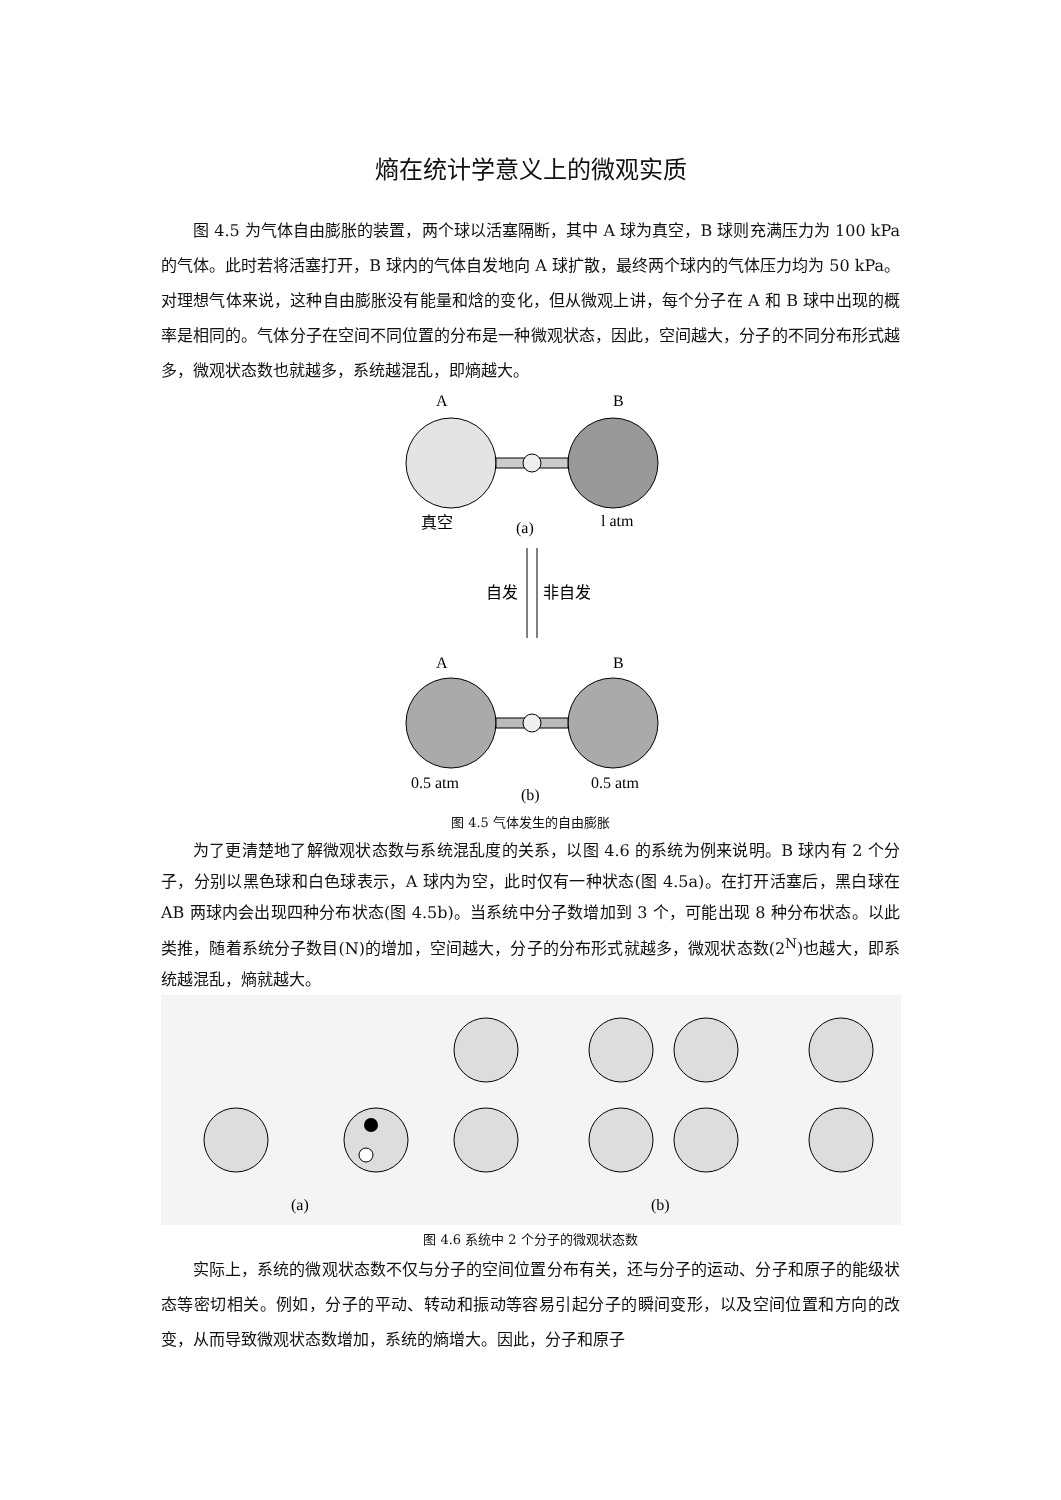熵在统计学意义上的微观实质
图 4.5 为气体自由膨胀的装置，两个球以活塞隔断，其中 A 球为真空，B 球则充满压力为 100 kPa 的气体。此时若将活塞打开，B 球内的气体自发地向 A 球扩散，最终两个球内的气体压力均为 50 kPa。对理想气体来说，这种自由膨胀没有能量和焓的变化，但从微观上讲，每个分子在 A 和 B 球中出现的概率是相同的。气体分子在空间不同位置的分布是一种微观状态，因此，空间越大，分子的不同分布形式越多，微观状态数也就越多，系统越混乱，即熵越大。
A
B
真空
(a)
l atm
自发
非自发
A
B
0.5 atm
(b)
0.5 atm
图 4.5 气体发生的自由膨胀
为了更清楚地了解微观状态数与系统混乱度的关系，以图 4.6 的系统为例来说明。B 球内有 2 个分子，分别以黑色球和白色球表示，A 球内为空，此时仅有一种状态(图 4.5a)。在打开活塞后，黑白球在 AB 两球内会出现四种分布状态(图 4.5b)。当系统中分子数增加到 3 个，可能出现 8 种分布状态。以此类推，随着系统分子数目(N)的增加，空间越大，分子的分布形式就越多，微观状态数(2<sup>N</sup>)也越大，即系统越混乱，熵就越大。
(a)
(b)
图 4.6 系统中 2 个分子的微观状态数
实际上，系统的微观状态数不仅与分子的空间位置分布有关，还与分子的运动、分子和原子的能级状态等密切相关。例如，分子的平动、转动和振动等容易引起分子的瞬间变形，以及空间位置和方向的改变，从而导致微观状态数增加，系统的熵增大。因此，分子和原子